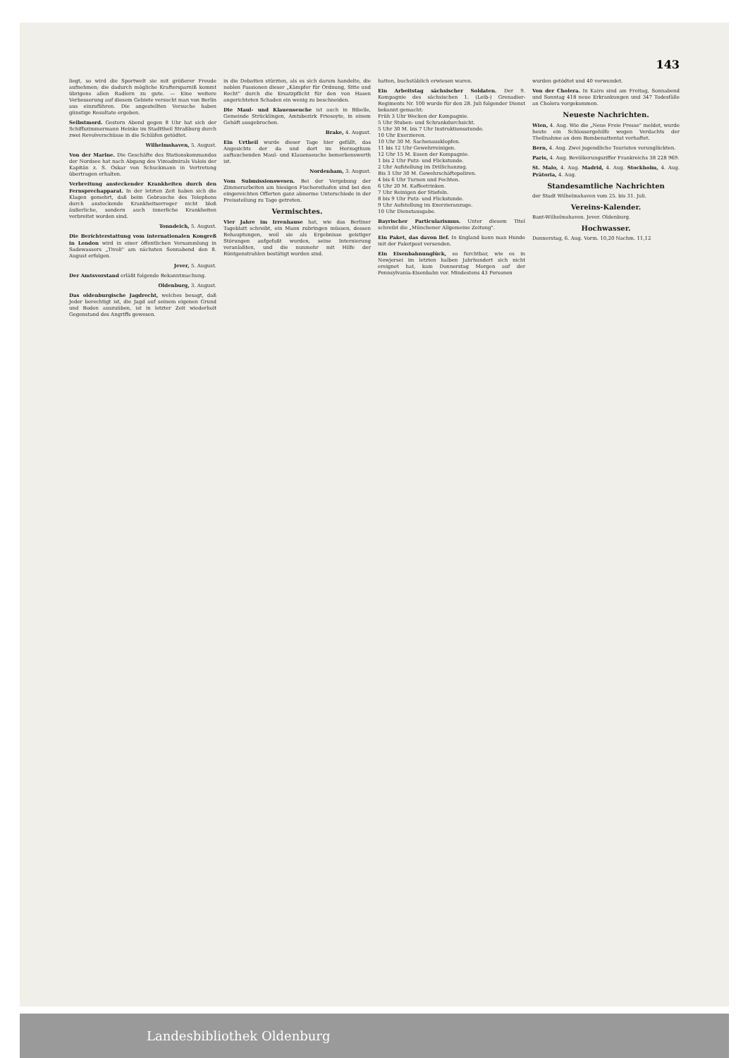143
liegt, so wird die Sportwelt sie mit größerer Freude aufnehmen; die dadurch mögliche Kraftersparniß kommt übrigens allen Radlern zu gute. — Eine weitere Verbesserung auf diesem Gebiete versucht man von Berlin aus einzuführen. Die angestellten Versuche haben günstige Resultate ergeben.
Selbstmord. Gestern Abend gegen 8 Uhr hat sich der Schiffszimmermann Heinke im Stadttheil Straßburg durch zwei Revolverschüsse in die Schläfen getödtet.
Wilhelmshaven, 5. August.
Von der Marine. Die Geschäfte des Stationskommandos der Nordsee hat nach Abgang des Vizeadmirals Valois der Kapitän z. S. Oskar von Schuckmann in Vertretung übertragen erhalten.
Verbreitung ansteckender Krankheiten durch den Fernsprechapparat. In der letzten Zeit haben sich die Klagen gemehrt, daß beim Gebrauche des Telephons durch ansteckende Krankheitserreger nicht bloß äußerliche, sondern auch innerliche Krankheiten verbreitet worden sind.
Tonndeich, 5. August.
Die Berichterstattung vom internationalen Kongreß in London wird in einer öffentlichen Versammlung in Sadewassers „Tivoli" am nächsten Sonnabend den 8. August erfolgen.
Jever, 5. August.
Der Amtsvorstand erläßt folgende Bekanntmachung.
Oldenburg, 3. August.
Das oldenburgische Jagdrecht, welches besagt, daß Jeder berechtigt ist, die Jagd auf seinem eigenen Grund und Boden auszuüben, ist in letzter Zeit wiederholt Gegenstand des Angriffs gewesen.
in die Debatten stürzten, als es sich darum handelte, die noblen Passionen dieser „Kämpfer für Ordnung, Sitte und Recht" durch die Ersatzpflicht für den von Hasen angerichteten Schaden ein wenig zu beschneiden.
Die Maul- und Klauenseuche ist auch in Bibelle, Gemeinde Strücklingen, Amtsbezirk Friesoyte, in einem Gehöft ausgebrochen.
Brake, 4. August.
Ein Urtheil wurde dieser Tage hier gefällt, das Angesichts der da und dort im Herzogthum auftauchenden Maul- und Klauenseuche bemerkenswerth ist.
Nordenham, 3. August.
Vom Submissionswesen. Bei der Vergebung der Zimmerarbeiten am hiesigen Fischereihafen sind bei den eingereichten Offerten ganz abnorme Unterschiede in der Preisstellung zu Tage getreten.
Vermischtes.
Vier Jahre im Irrenhause hat, wie das Berliner Tageblatt schreibt, ein Mann zubringen müssen, dessen Behauptungen, weil sie als Ergebnisse geistiger Störungen aufgefaßt wurden, seine Internierung veranlaßten, und die nunmehr mit Hilfe der Röntgenstrahlen bestätigt worden sind.
hatten, buchstäblich erwiesen waren.
Ein Arbeitstag sächsischer Soldaten. Der 9. Kompagnie des sächsischen 1. (Leib-) Grenadier-Regiments Nr. 100 wurde für den 28. Juli folgender Dienst bekannt gemacht:
Früh 3 Uhr Wecken der Kompagnie.
5 Uhr Stuben- und Schrankdurchsicht.
5 Uhr 30 M. bis 7 Uhr Instruktionsstunde.
10 Uhr Exerzieren.
10 Uhr 30 M. Sachenausklopfen.
11 bis 12 Uhr Gewehrreinigen.
12 Uhr 15 M. Essen der Kompagnie.
1 bis 2 Uhr Putz- und Flickstunde.
2 Uhr Aufstellung im Drillichanzug.
Bis 3 Uhr 30 M. Gewehrschäftepoliren.
4 bis 6 Uhr Turnen und Fechten.
6 Uhr 20 M. Kaffeetrinken.
7 Uhr Reinigen der Stiefeln.
8 bis 9 Uhr Putz- und Flickstunde.
9 Uhr Aufstellung im Exerzieranzuge.
10 Uhr Dienstausgabe.
Bayrischer Particularismus. Unter diesem Titel schreibt die „Münchener Allgemeine Zeitung".
Ein Paket, das davon lief. In England kann man Hunde mit der Paketpost versenden.
Ein Eisenbahnunglück, so furchtbar, wie es in Newjersei im letzten halben Jahrhundert sich nicht ereignet hat, kam Donnerstag Morgen auf der Pennsylvania-Eisenbahn vor. Mindestens 43 Personen
wurden getödtet und 40 verwundet.
Von der Cholera. In Kairo sind am Freitag, Sonnabend und Sonntag 418 neue Erkrankungen und 347 Todesfälle an Cholera vorgekommen.
Neueste Nachrichten.
Wien, 4. Aug. Wie die „Neue Freie Presse" meldet, wurde heute ein Schlossergehilfe wegen Verdachts der Theilnahme an dem Bombenattentat verhaftet.
Bern, 4. Aug. Zwei jugendliche Touristen verunglückten.
Paris, 4. Aug. Bevölkerungsziffer Frankreichs 38 228 969.
St. Malo, 4. Aug. Madrid, 4. Aug. Stockholm, 4. Aug. Prätoria, 4. Aug.
Standesamtliche Nachrichten
der Stadt Wilhelmshaven vom 25. bis 31. Juli.
Vereins-Kalender.
Bant-Wilhelmshaven. Jever. Oldenburg.
Hochwasser.
Donnerstag, 6. Aug. Vorm. 10,20 Nachm. 11,12
Landesbibliothek Oldenburg